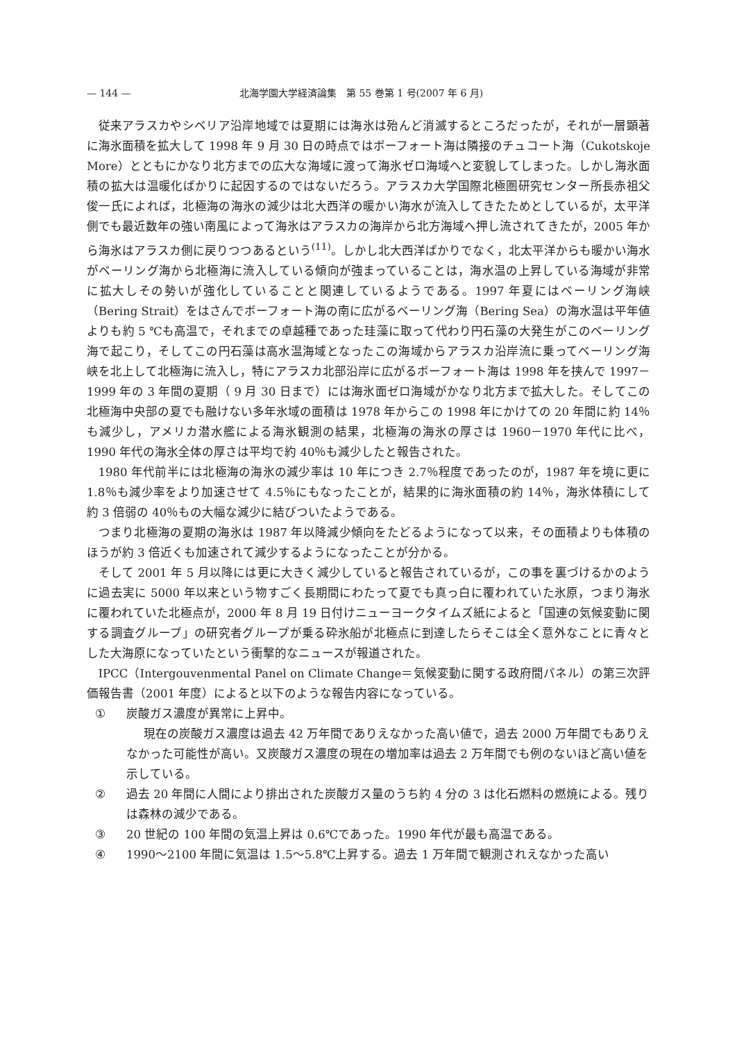— 144 — 北海学園大学経済論集　第 55 巻第 1 号(2007 年 6 月)
従来アラスカやシベリア沿岸地域では夏期には海氷は殆んど消滅するところだったが，それが一層顕著に海氷面積を拡大して 1998 年 9 月 30 日の時点ではボーフォート海は隣接のチュコート海（Cukotskoje More）とともにかなり北方までの広大な海域に渡って海氷ゼロ海域へと変貌してしまった。しかし海氷面積の拡大は温暖化ばかりに起因するのではないだろう。アラスカ大学国際北極圏研究センター所長赤祖父俊一氏によれば，北極海の海氷の減少は北大西洋の暖かい海水が流入してきたためとしているが，太平洋側でも最近数年の強い南風によって海氷はアラスカの海岸から北方海域へ押し流されてきたが，2005 年から海氷はアラスカ側に戻りつつあるという<sup>(11)</sup>。しかし北大西洋ばかりでなく，北太平洋からも暖かい海水がベーリング海から北極海に流入している傾向が強まっていることは，海水温の上昇している海域が非常に拡大しその勢いが強化していることと関連しているようである。1997 年夏にはベーリング海峡（Bering Strait）をはさんでボーフォート海の南に広がるベーリング海（Bering Sea）の海水温は平年値よりも約 5 ℃も高温で，それまでの卓越種であった珪藻に取って代わり円石藻の大発生がこのベーリング海で起こり，そしてこの円石藻は高水温海域となったこの海域からアラスカ沿岸流に乗ってベーリング海峡を北上して北極海に流入し，特にアラスカ北部沿岸に広がるボーフォート海は 1998 年を挟んで 1997－1999 年の 3 年間の夏期（ 9 月 30 日まで）には海氷面ゼロ海域がかなり北方まで拡大した。そしてこの北極海中央部の夏でも融けない多年氷域の面積は 1978 年からこの 1998 年にかけての 20 年間に約 14％も減少し，アメリカ潜水艦による海氷観測の結果，北極海の海氷の厚さは 1960－1970 年代に比べ，1990 年代の海氷全体の厚さは平均で約 40％も減少したと報告された。
1980 年代前半には北極海の海氷の減少率は 10 年につき 2.7％程度であったのが，1987 年を境に更に 1.8％も減少率をより加速させて 4.5％にもなったことが，結果的に海氷面積の約 14％，海氷体積にして約 3 倍弱の 40％もの大幅な減少に結びついたようである。
つまり北極海の夏期の海氷は 1987 年以降減少傾向をたどるようになって以来，その面積よりも体積のほうが約 3 倍近くも加速されて減少するようになったことが分かる。
そして 2001 年 5 月以降には更に大きく減少していると報告されているが，この事を裏づけるかのように過去実に 5000 年以来という物すごく長期間にわたって夏でも真っ白に覆われていた氷原，つまり海氷に覆われていた北極点が，2000 年 8 月 19 日付けニューヨークタイムズ紙によると「国連の気候変動に関する調査グループ」の研究者グループが乗る砕氷船が北極点に到達したらそこは全く意外なことに青々とした大海原になっていたという衝撃的なニュースが報道された。
IPCC（Intergouvenmental Panel on Climate Change＝気候変動に関する政府間パネル）の第三次評価報告書（2001 年度）によると以下のような報告内容になっている。
① 炭酸ガス濃度が異常に上昇中。
現在の炭酸ガス濃度は過去 42 万年間でありえなかった高い値で，過去 2000 万年間でもありえなかった可能性が高い。又炭酸ガス濃度の現在の増加率は過去 2 万年間でも例のないほど高い値を示している。
② 過去 20 年間に人間により排出された炭酸ガス量のうち約 4 分の 3 は化石燃料の燃焼による。残りは森林の減少である。
③ 20 世紀の 100 年間の気温上昇は 0.6℃であった。1990 年代が最も高温である。
④ 1990～2100 年間に気温は 1.5～5.8℃上昇する。過去 1 万年間で観測されえなかった高い